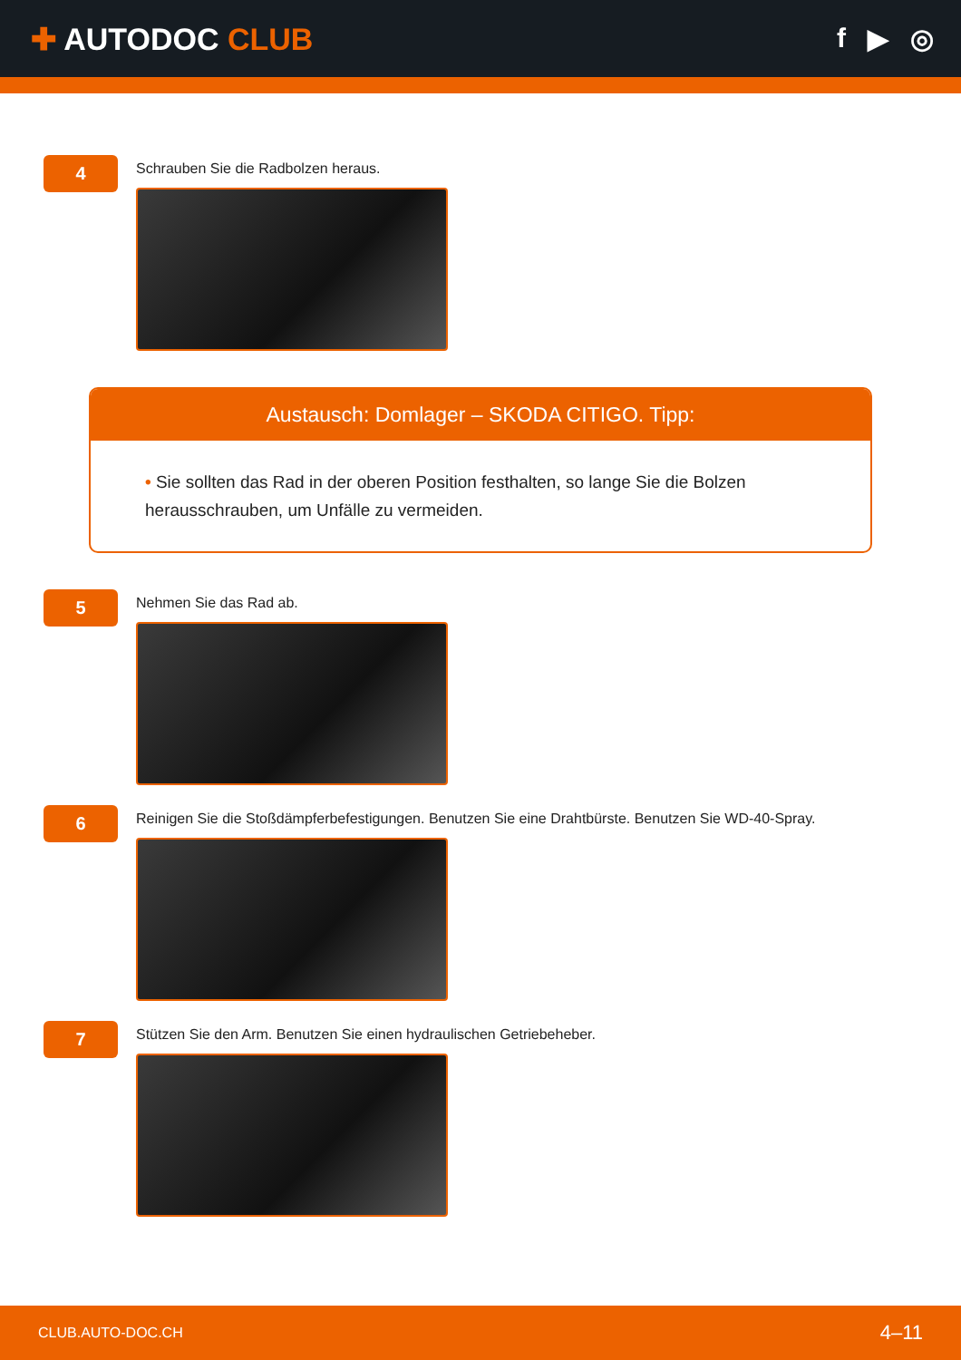✚ AUTODOC CLUB f ▶ ◎
4
Schrauben Sie die Radbolzen heraus.
Austausch: Domlager – SKODA CITIGO. Tipp:
• Sie sollten das Rad in der oberen Position festhalten, so lange Sie die Bolzen herausschrauben, um Unfälle zu vermeiden.
5
Nehmen Sie das Rad ab.
6
Reinigen Sie die Stoßdämpferbefestigungen. Benutzen Sie eine Drahtbürste. Benutzen Sie WD-40-Spray.
7
Stützen Sie den Arm. Benutzen Sie einen hydraulischen Getriebeheber.
CLUB.AUTO-DOC.CH 4–11